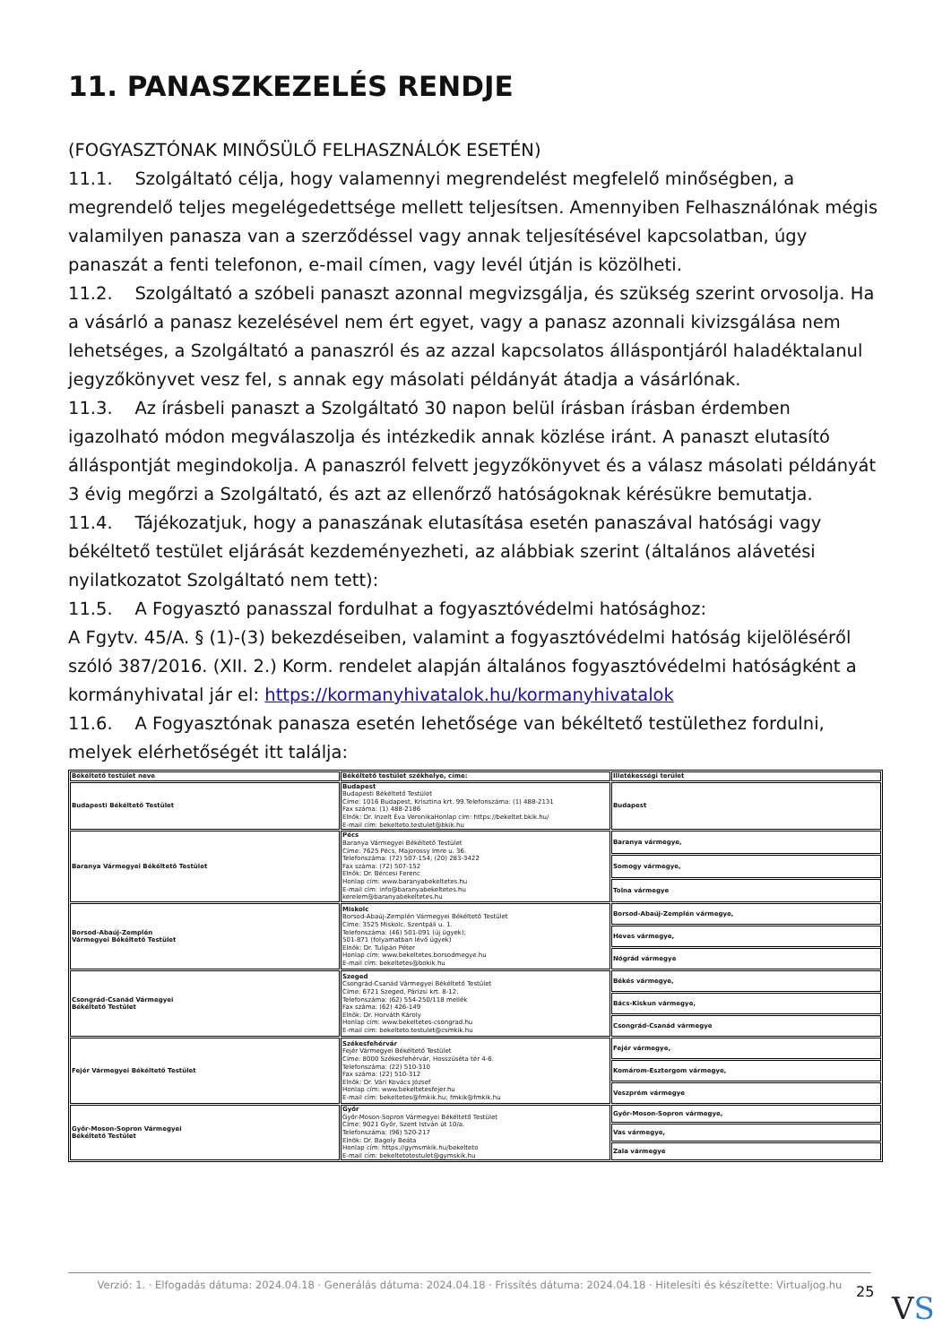11. PANASZKEZELÉS RENDJE
(FOGYASZTÓNAK MINŐSÜLŐ FELHASZNÁLÓK ESETÉN)
11.1. Szolgáltató célja, hogy valamennyi megrendelést megfelelő minőségben, a megrendelő teljes megelégedettsége mellett teljesítsen. Amennyiben Felhasználónak mégis valamilyen panasza van a szerződéssel vagy annak teljesítésével kapcsolatban, úgy panaszát a fenti telefonon, e-mail címen, vagy levél útján is közölheti.
11.2. Szolgáltató a szóbeli panaszt azonnal megvizsgálja, és szükség szerint orvosolja. Ha a vásárló a panasz kezelésével nem ért egyet, vagy a panasz azonnali kivizsgálása nem lehetséges, a Szolgáltató a panaszról és az azzal kapcsolatos álláspontjáról haladéktalanul jegyzőkönyvet vesz fel, s annak egy másolati példányát átadja a vásárlónak.
11.3. Az írásbeli panaszt a Szolgáltató 30 napon belül írásban írásban érdemben igazolható módon megválaszolja és intézkedik annak közlése iránt. A panaszt elutasító álláspontját megindokolja. A panaszról felvett jegyzőkönyvet és a válasz másolati példányát 3 évig megőrzi a Szolgáltató, és azt az ellenőrző hatóságoknak kérésükre bemutatja.
11.4. Tájékozatjuk, hogy a panaszának elutasítása esetén panaszával hatósági vagy békéltető testület eljárását kezdeményezheti, az alábbiak szerint (általános alávetési nyilatkozatot Szolgáltató nem tett):
11.5. A Fogyasztó panasszal fordulhat a fogyasztóvédelmi hatósághoz:
A Fgytv. 45/A. § (1)-(3) bekezdéseiben, valamint a fogyasztóvédelmi hatóság kijelöléséről szóló 387/2016. (XII. 2.) Korm. rendelet alapján általános fogyasztóvédelmi hatóságként a kormányhivatal jár el: https://kormanyhivatalok.hu/kormanyhivatalok
11.6. A Fogyasztónak panasza esetén lehetősége van békéltető testülethez fordulni, melyek elérhetőségét itt találja:
| Békéltető testület neve | Békéltető testület székhelye, címe: | Illetékességi terület |
| --- | --- | --- |
| Budapesti Békéltető Testület | Budapest Budapesti Békéltető Testület Címe: 1016 Budapest, Krisztina krt. 99.Telefonszáma: (1) 488-2131 Fax száma: (1) 488-2186 Elnök: Dr. Inzelt Éva VeronikaHonlap cím: https://bekeltet.bkik.hu/ E-mail cím: bekelteto.testulet@bkik.hu | Budapest |
| Baranya Vármegyei Békéltető Testület | Pécs Baranya Vármegyei Békéltető Testület Címe: 7625 Pécs, Majorossy Imre u. 36. Telefonszáma: (72) 507-154; (20) 283-3422 Fax száma: (72) 507-152 Elnök: Dr. Bércesi Ferenc Honlap cím: www.baranyabekeltetes.hu E-mail cím: info@baranyabekeltetes.hu kerelem@baranyabekeltetes.hu | Baranya vármegye, |
| | | Somogy vármegye, |
| | | Tolna vármegye |
| Borsod-Abaúj-Zemplén Vármegyei Békéltető Testület | Miskolc Borsod-Abaúj-Zemplén Vármegyei Békéltető Testület Címe: 3525 Miskolc, Szentpáli u. 1. Telefonszáma: (46) 501-091 (új ügyek); 501-871 (folyamatban lévő ügyek) Elnök: Dr. Tulipán Péter Honlap cím: www.bekeltetes.borsodmegye.hu E-mail cím: bekeltetes@bokik.hu | Borsod-Abaúj-Zemplén vármegye, |
| | | Heves vármegye, |
| | | Nógrád vármegye |
| Csongrád-Csanád Vármegyei Békéltető Testület | Szeged Csongrád-Csanád Vármegyei Békéltető Testület Címe: 6721 Szeged, Párizsi krt. 8-12. Telefonszáma: (62) 554-250/118 mellék Fax száma: (62) 426-149 Elnök: Dr. Horváth Károly Honlap cím: www.bekeltetes-csongrad.hu E-mail cím: bekelteto.testulet@csmkik.hu | Békés vármegye, |
| | | Bács-Kiskun vármegye, |
| | | Csongrád-Csanád vármegye |
| Fejér Vármegyei Békéltető Testület | Székesfehérvár Fejér Vármegyei Békéltető Testület Címe: 8000 Székesfehérvár, Hosszúséta tér 4-6. Telefonszáma: (22) 510-310 Fax száma: (22) 510-312 Elnök: Dr. Vári Kovács József Honlap cím: www.bekeltetesfejer.hu E-mail cím: bekeltetes@fmkik.hu; fmkik@fmkik.hu | Fejér vármegye, |
| | | Komárom-Esztergom vármegye, |
| | | Veszprém vármegye |
| Győr-Moson-Sopron Vármegyei Békéltető Testület | Győr Győr-Moson-Sopron Vármegyei Békéltető Testület Címe: 9021 Győr, Szent István út 10/a. Telefonszáma: (96) 520-217 Elnök: Dr. Bagoly Beáta Honlap cím: https://gymsmkik.hu/bekelteto E-mail cím: bekeltetotestulet@gymskik.hu | Győr-Moson-Sopron vármegye, |
| | | Vas vármegye, |
| | | Zala vármegye |
Verzió: 1. · Elfogadás dátuma: 2024.04.18 · Generálás dátuma: 2024.04.18 · Frissítés dátuma: 2024.04.18 · Hitelesíti és készítette: Virtualjog.hu
25 VS